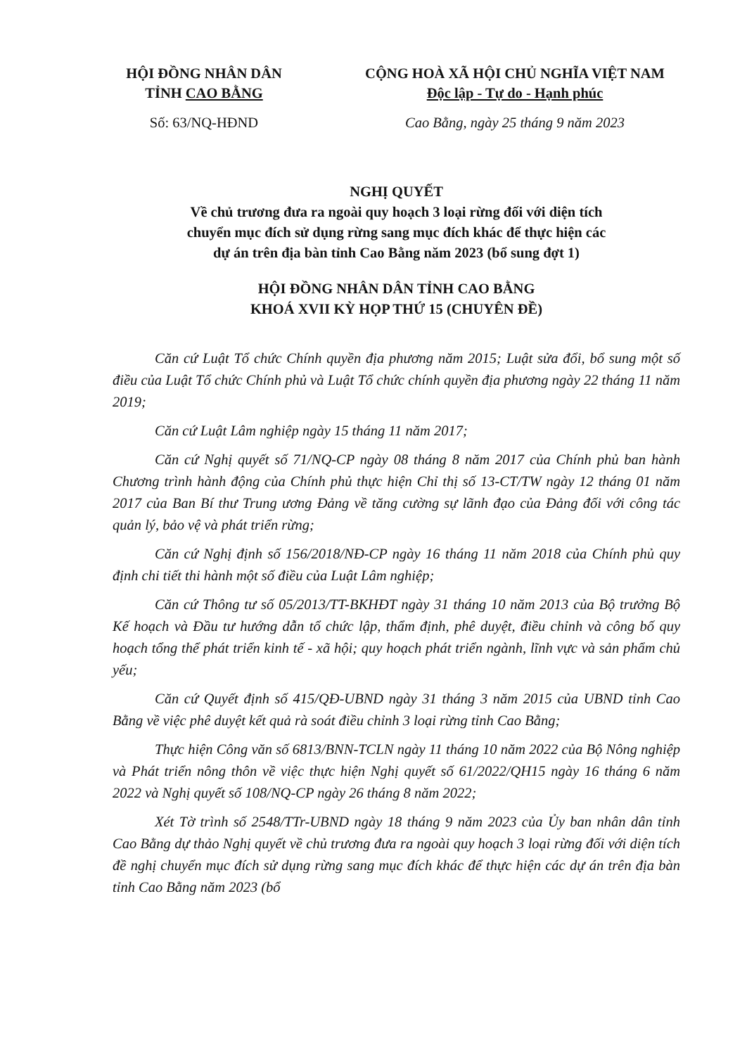HỘI ĐỒNG NHÂN DÂN
TỈNH CAO BẰNG
CỘNG HOÀ XÃ HỘI CHỦ NGHĨA VIỆT NAM
Độc lập - Tự do - Hạnh phúc
Số: 63/NQ-HĐND Cao Bằng, ngày 25 tháng 9 năm 2023
NGHỊ QUYẾT
Về chủ trương đưa ra ngoài quy hoạch 3 loại rừng đối với diện tích
chuyển mục đích sử dụng rừng sang mục đích khác để thực hiện các
dự án trên địa bàn tỉnh Cao Bằng năm 2023 (bổ sung đợt 1)
HỘI ĐỒNG NHÂN DÂN TỈNH CAO BẰNG
KHOÁ XVII KỲ HỌP THỨ 15 (CHUYÊN ĐỀ)
Căn cứ Luật Tổ chức Chính quyền địa phương năm 2015; Luật sửa đổi, bổ sung một số điều của Luật Tổ chức Chính phủ và Luật Tổ chức chính quyền địa phương ngày 22 tháng 11 năm 2019;
Căn cứ Luật Lâm nghiệp ngày 15 tháng 11 năm 2017;
Căn cứ Nghị quyết số 71/NQ-CP ngày 08 tháng 8 năm 2017 của Chính phủ ban hành Chương trình hành động của Chính phủ thực hiện Chỉ thị số 13-CT/TW ngày 12 tháng 01 năm 2017 của Ban Bí thư Trung ương Đảng về tăng cường sự lãnh đạo của Đảng đối với công tác quản lý, bảo vệ và phát triển rừng;
Căn cứ Nghị định số 156/2018/NĐ-CP ngày 16 tháng 11 năm 2018 của Chính phủ quy định chi tiết thi hành một số điều của Luật Lâm nghiệp;
Căn cứ Thông tư số 05/2013/TT-BKHĐT ngày 31 tháng 10 năm 2013 của Bộ trưởng Bộ Kế hoạch và Đầu tư hướng dẫn tổ chức lập, thẩm định, phê duyệt, điều chỉnh và công bố quy hoạch tổng thể phát triển kinh tế - xã hội; quy hoạch phát triển ngành, lĩnh vực và sản phẩm chủ yếu;
Căn cứ Quyết định số 415/QĐ-UBND ngày 31 tháng 3 năm 2015 của UBND tỉnh Cao Bằng về việc phê duyệt kết quả rà soát điều chỉnh 3 loại rừng tỉnh Cao Bằng;
Thực hiện Công văn số 6813/BNN-TCLN ngày 11 tháng 10 năm 2022 của Bộ Nông nghiệp và Phát triển nông thôn về việc thực hiện Nghị quyết số 61/2022/QH15 ngày 16 tháng 6 năm 2022 và Nghị quyết số 108/NQ-CP ngày 26 tháng 8 năm 2022;
Xét Tờ trình số 2548/TTr-UBND ngày 18 tháng 9 năm 2023 của Ủy ban nhân dân tỉnh Cao Bằng dự thảo Nghị quyết về chủ trương đưa ra ngoài quy hoạch 3 loại rừng đối với diện tích đề nghị chuyển mục đích sử dụng rừng sang mục đích khác để thực hiện các dự án trên địa bàn tỉnh Cao Bằng năm 2023 (bổ